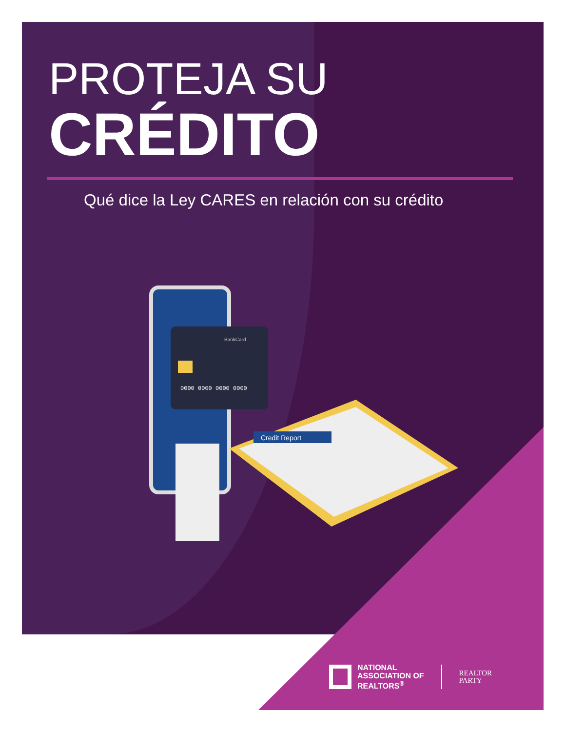PROTEJA SU
CRÉDITO
Qué dice la Ley CARES en relación con su crédito
0000 0000 0000 0000
BankCard
Credit Report
NATIONAL
ASSOCIATION OF
REALTORS<sup>®</sup>
REALTOR
PARTY